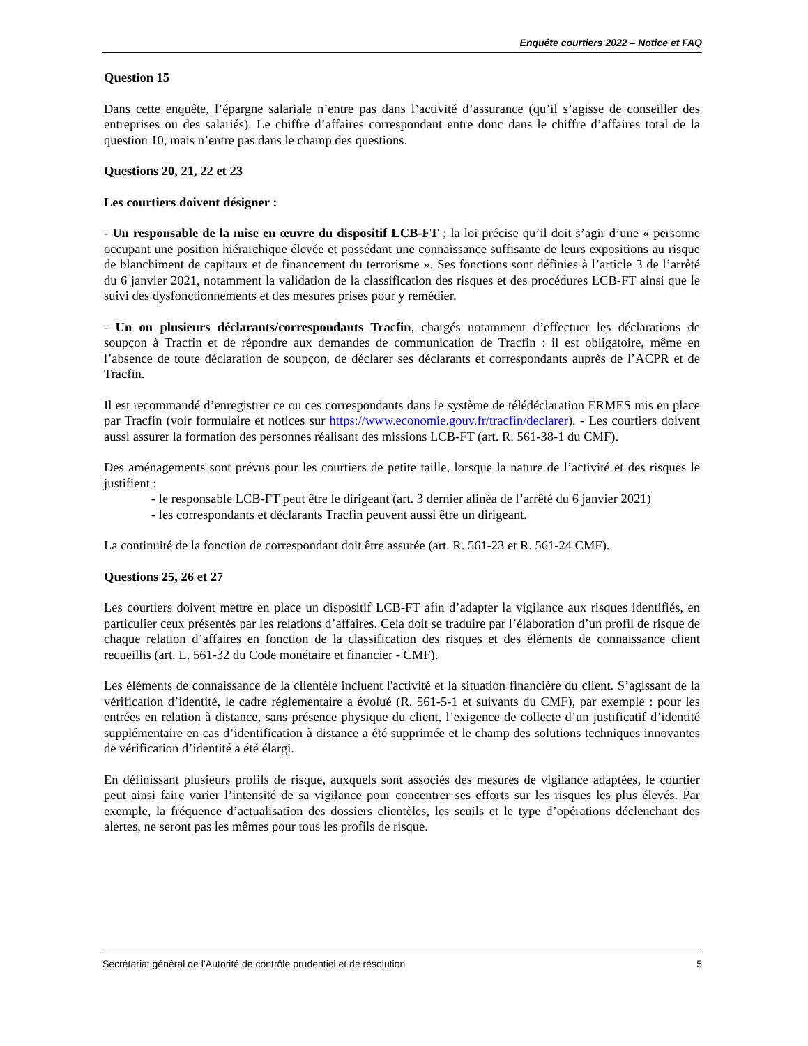Enquête courtiers 2022 – Notice et FAQ
Question 15
Dans cette enquête, l’épargne salariale n’entre pas dans l’activité d’assurance (qu’il s’agisse de conseiller des entreprises ou des salariés). Le chiffre d’affaires correspondant entre donc dans le chiffre d’affaires total de la question 10, mais n’entre pas dans le champ des questions.
Questions 20, 21, 22 et 23
Les courtiers doivent désigner :
- Un responsable de la mise en œuvre du dispositif LCB-FT ; la loi précise qu’il doit s’agir d’une « personne occupant une position hiérarchique élevée et possédant une connaissance suffisante de leurs expositions au risque de blanchiment de capitaux et de financement du terrorisme ». Ses fonctions sont définies à l’article 3 de l’arrêté du 6 janvier 2021, notamment la validation de la classification des risques et des procédures LCB-FT ainsi que le suivi des dysfonctionnements et des mesures prises pour y remédier.
- Un ou plusieurs déclarants/correspondants Tracfin, chargés notamment d’effectuer les déclarations de soupçon à Tracfin et de répondre aux demandes de communication de Tracfin : il est obligatoire, même en l’absence de toute déclaration de soupçon, de déclarer ses déclarants et correspondants auprès de l’ACPR et de Tracfin.
Il est recommandé d’enregistrer ce ou ces correspondants dans le système de télédéclaration ERMES mis en place par Tracfin (voir formulaire et notices sur https://www.economie.gouv.fr/tracfin/declarer). - Les courtiers doivent aussi assurer la formation des personnes réalisant des missions LCB-FT (art. R. 561-38-1 du CMF).
Des aménagements sont prévus pour les courtiers de petite taille, lorsque la nature de l’activité et des risques le justifient :
- le responsable LCB-FT peut être le dirigeant (art. 3 dernier alinéa de l’arrêté du 6 janvier 2021)
- les correspondants et déclarants Tracfin peuvent aussi être un dirigeant.
La continuité de la fonction de correspondant doit être assurée (art. R. 561-23 et R. 561-24 CMF).
Questions 25, 26 et 27
Les courtiers doivent mettre en place un dispositif LCB-FT afin d’adapter la vigilance aux risques identifiés, en particulier ceux présentés par les relations d’affaires. Cela doit se traduire par l’élaboration d’un profil de risque de chaque relation d’affaires en fonction de la classification des risques et des éléments de connaissance client recueillis (art. L. 561-32 du Code monétaire et financier - CMF).
Les éléments de connaissance de la clientèle incluent l'activité et la situation financière du client. S’agissant de la vérification d’identité, le cadre réglementaire a évolué (R. 561-5-1 et suivants du CMF), par exemple : pour les entrées en relation à distance, sans présence physique du client, l’exigence de collecte d’un justificatif d’identité supplémentaire en cas d’identification à distance a été supprimée et le champ des solutions techniques innovantes de vérification d’identité a été élargi.
En définissant plusieurs profils de risque, auxquels sont associés des mesures de vigilance adaptées, le courtier peut ainsi faire varier l’intensité de sa vigilance pour concentrer ses efforts sur les risques les plus élevés. Par exemple, la fréquence d’actualisation des dossiers clientèles, les seuils et le type d’opérations déclenchant des alertes, ne seront pas les mêmes pour tous les profils de risque.
Secrétariat général de l’Autorité de contrôle prudentiel et de résolution 5